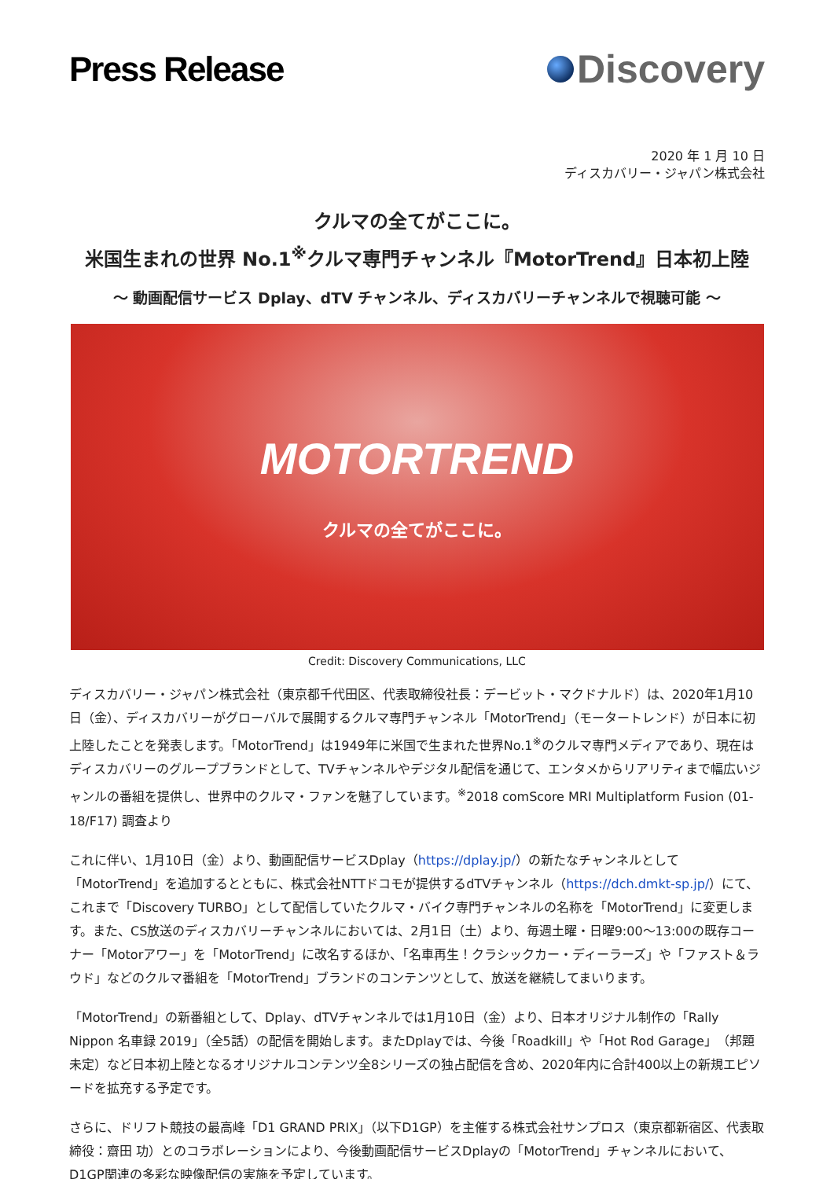Press Release Discovery
2020 年 1 月 10 日
ディスカバリー・ジャパン株式会社
クルマの全てがここに。
米国生まれの世界 No.1<sup>※</sup>クルマ専門チャンネル『MotorTrend』日本初上陸
～ 動画配信サービス Dplay、dTV チャンネル、ディスカバリーチャンネルで視聴可能 ～
MOTORTREND
クルマの全てがここに。
Credit: Discovery Communications, LLC
ディスカバリー・ジャパン株式会社（東京都千代田区、代表取締役社長：デービット・マクドナルド）は、2020年1月10日（金）、ディスカバリーがグローバルで展開するクルマ専門チャンネル「MotorTrend」（モータートレンド）が日本に初上陸したことを発表します。「MotorTrend」は1949年に米国で生まれた世界No.1<sup>※</sup>のクルマ専門メディアであり、現在はディスカバリーのグループブランドとして、TVチャンネルやデジタル配信を通じて、エンタメからリアリティまで幅広いジャンルの番組を提供し、世界中のクルマ・ファンを魅了しています。<sup>※</sup>2018 comScore MRI Multiplatform Fusion (01-18/F17) 調査より
これに伴い、1月10日（金）より、動画配信サービスDplay（https://dplay.jp/）の新たなチャンネルとして「MotorTrend」を追加するとともに、株式会社NTTドコモが提供するdTVチャンネル（https://dch.dmkt-sp.jp/）にて、これまで「Discovery TURBO」として配信していたクルマ・バイク専門チャンネルの名称を「MotorTrend」に変更します。また、CS放送のディスカバリーチャンネルにおいては、2月1日（土）より、毎週土曜・日曜9:00～13:00の既存コーナー「Motorアワー」を「MotorTrend」に改名するほか、「名車再生！クラシックカー・ディーラーズ」や「ファスト＆ラウド」などのクルマ番組を「MotorTrend」ブランドのコンテンツとして、放送を継続してまいります。
「MotorTrend」の新番組として、Dplay、dTVチャンネルでは1月10日（金）より、日本オリジナル制作の「Rally Nippon 名車録 2019」（全5話）の配信を開始します。またDplayでは、今後「Roadkill」や「Hot Rod Garage」（邦題未定）など日本初上陸となるオリジナルコンテンツ全8シリーズの独占配信を含め、2020年内に合計400以上の新規エピソードを拡充する予定です。
さらに、ドリフト競技の最高峰「D1 GRAND PRIX」（以下D1GP）を主催する株式会社サンプロス（東京都新宿区、代表取締役：齋田 功）とのコラボレーションにより、今後動画配信サービスDplayの「MotorTrend」チャンネルにおいて、D1GP関連の多彩な映像配信の実施を予定しています。